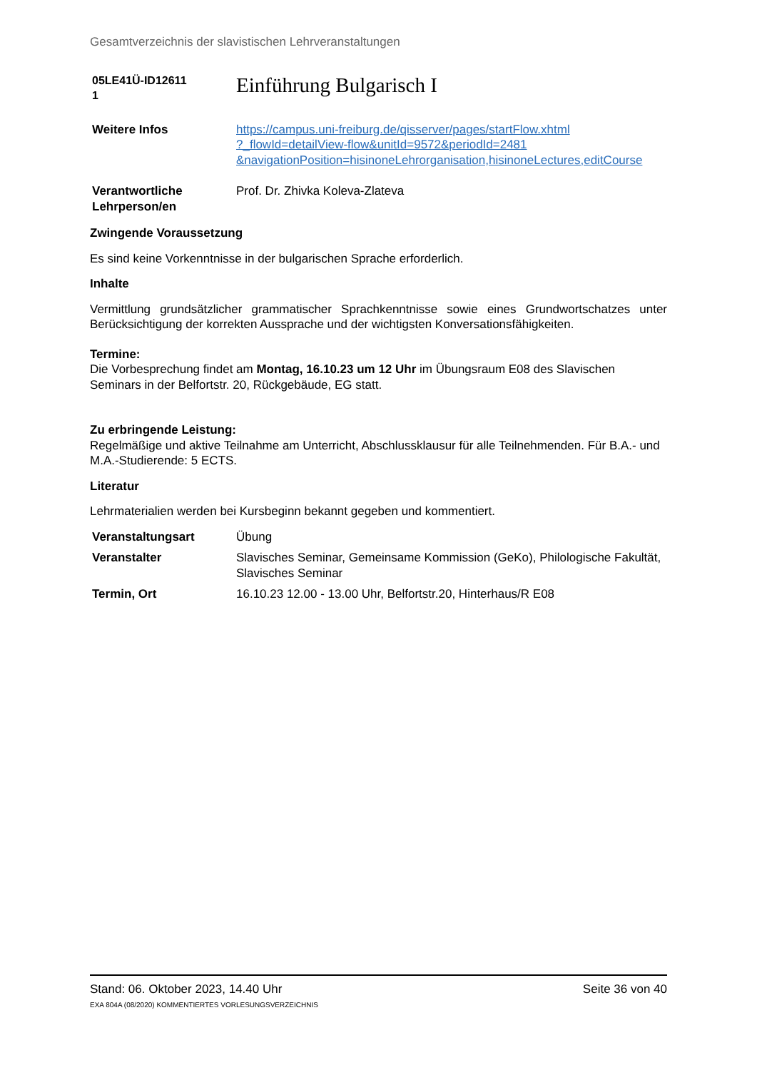Gesamtverzeichnis der slavistischen Lehrveranstaltungen
| 05LE41Ü-ID12611 1 | Einführung Bulgarisch I |
| Weitere Infos | https://campus.uni-freiburg.de/qisserver/pages/startFlow.xhtml ?_flowId=detailView-flow&unitId=9572&periodId=2481 &navigationPosition=hisinoneLehrorganisation,hisinoneLectures,editCourse |
| Verantwortliche Lehrperson/en | Prof. Dr. Zhivka Koleva-Zlateva |
Zwingende Voraussetzung
Es sind keine Vorkenntnisse in der bulgarischen Sprache erforderlich.
Inhalte
Vermittlung grundsätzlicher grammatischer Sprachkenntnisse sowie eines Grundwortschatzes unter Berücksichtigung der korrekten Aussprache und der wichtigsten Konversationsfähigkeiten.
Termine:
Die Vorbesprechung findet am Montag, 16.10.23 um 12 Uhr im Übungsraum E08 des Slavischen Seminars in der Belfortstr. 20, Rückgebäude, EG statt.
Zu erbringende Leistung:
Regelmäßige und aktive Teilnahme am Unterricht, Abschlussklausur für alle Teilnehmenden. Für B.A.- und M.A.-Studierende: 5 ECTS.
Literatur
Lehrmaterialien werden bei Kursbeginn bekannt gegeben und kommentiert.
| Veranstaltungsart | Übung |
| Veranstalter | Slavisches Seminar, Gemeinsame Kommission (GeKo), Philologische Fakultät, Slavisches Seminar |
| Termin, Ort | 16.10.23 12.00 - 13.00 Uhr, Belfortstr.20, Hinterhaus/R E08 |
Stand: 06. Oktober 2023, 14.40 Uhr Seite 36 von 40
EXA 804A (08/2020) KOMMENTIERTES VORLESUNGSVERZEICHNIS